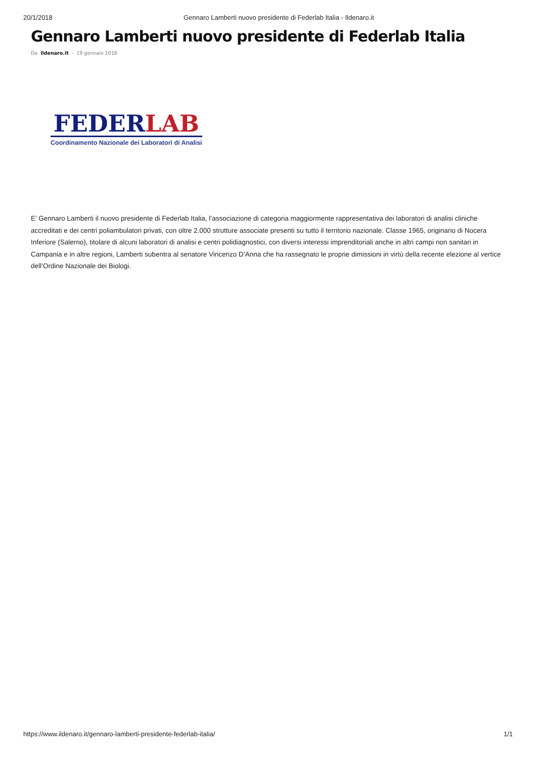20/1/2018 Gennaro Lamberti nuovo presidente di Federlab Italia - Ildenaro.it
Gennaro Lamberti nuovo presidente di Federlab Italia
Da ildenaro.it - 19 gennaio 2018
FEDERLAB
Coordinamento Nazionale dei Laboratori di Analisi
E’ Gennaro Lamberti il nuovo presidente di Federlab Italia, l’associazione di categoria maggiormente rappresentativa dei laboratori di analisi cliniche accreditati e dei centri poliambulatori privati, con oltre 2.000 strutture associate presenti su tutto il territorio nazionale. Classe 1965, originario di Nocera Inferiore (Salerno), titolare di alcuni laboratori di analisi e centri polidiagnostici, con diversi interessi imprenditoriali anche in altri campi non sanitari in Campania e in altre regioni, Lamberti subentra al senatore Vincenzo D’Anna che ha rassegnato le proprie dimissioni in virtù della recente elezione al vertice dell’Ordine Nazionale dei Biologi.
https://www.ildenaro.it/gennaro-lamberti-presidente-federlab-italia/
1/1